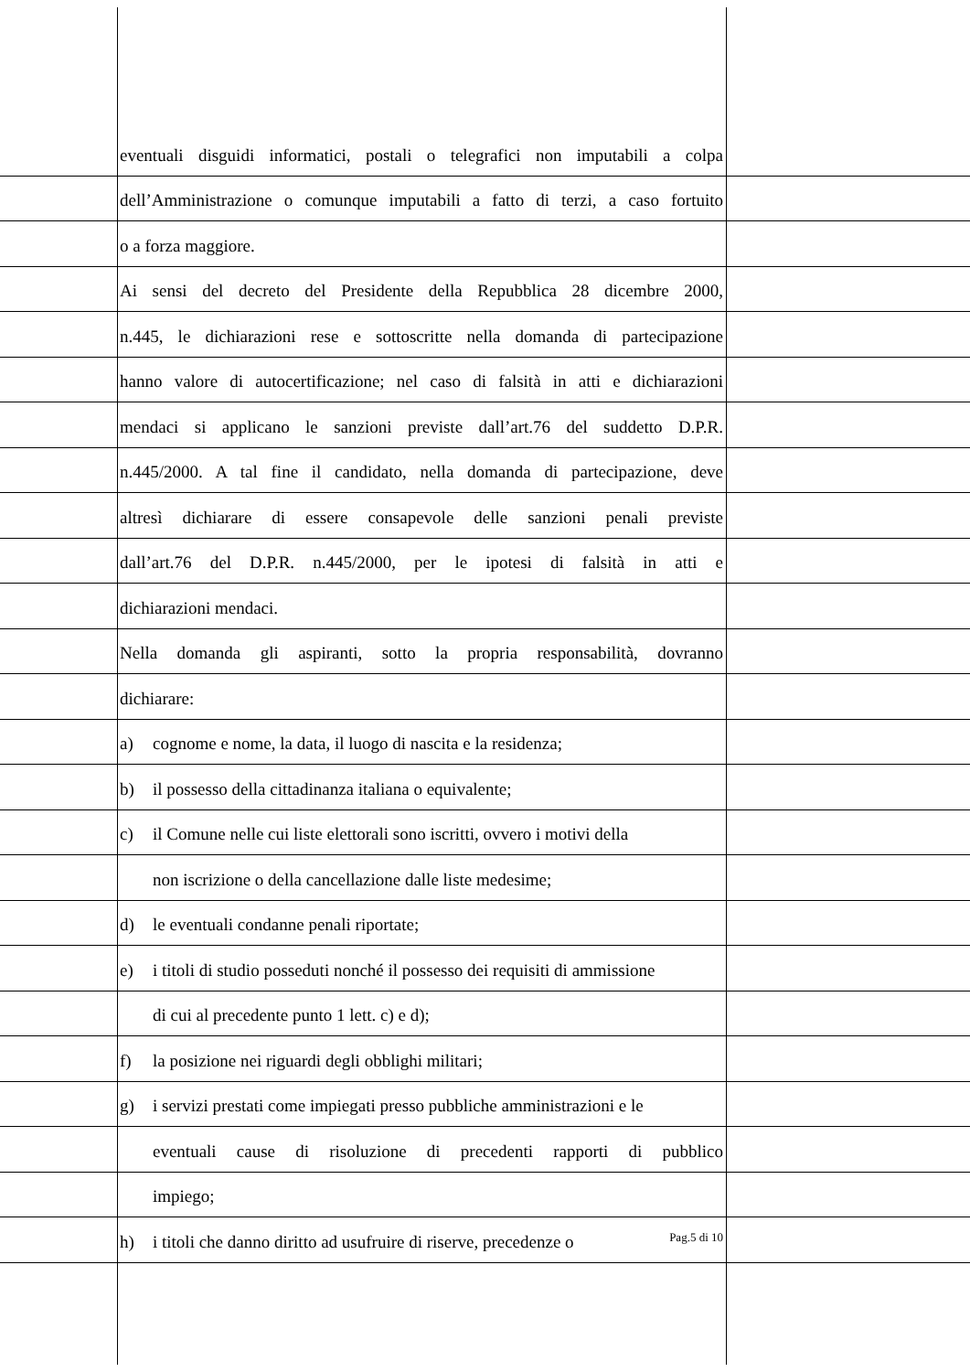eventuali disguidi informatici, postali o telegrafici non imputabili a colpa
dell’Amministrazione o comunque imputabili a fatto di terzi, a caso fortuito
o a forza maggiore.
Ai sensi del decreto del Presidente della Repubblica 28 dicembre 2000,
n.445, le dichiarazioni rese e sottoscritte nella domanda di partecipazione
hanno valore di autocertificazione; nel caso di falsità in atti e dichiarazioni
mendaci si applicano le sanzioni previste dall’art.76 del suddetto D.P.R.
n.445/2000. A tal fine il candidato, nella domanda di partecipazione, deve
altresì dichiarare di essere consapevole delle sanzioni penali previste
dall’art.76 del D.P.R. n.445/2000, per le ipotesi di falsità in atti e
dichiarazioni mendaci.
Nella domanda gli aspiranti, sotto la propria responsabilità, dovranno
dichiarare:
a) cognome e nome, la data, il luogo di nascita e la residenza;
b) il possesso della cittadinanza italiana o equivalente;
c) il Comune nelle cui liste elettorali sono iscritti, ovvero i motivi della
non iscrizione o della cancellazione dalle liste medesime;
d) le eventuali condanne penali riportate;
e) i titoli di studio posseduti nonché il possesso dei requisiti di ammissione
di cui al precedente punto 1 lett. c) e d);
f) la posizione nei riguardi degli obblighi militari;
g) i servizi prestati come impiegati presso pubbliche amministrazioni e le
eventuali cause di risoluzione di precedenti rapporti di pubblico
impiego;
h) i titoli che danno diritto ad usufruire di riserve, precedenze o
Pag.5 di 10